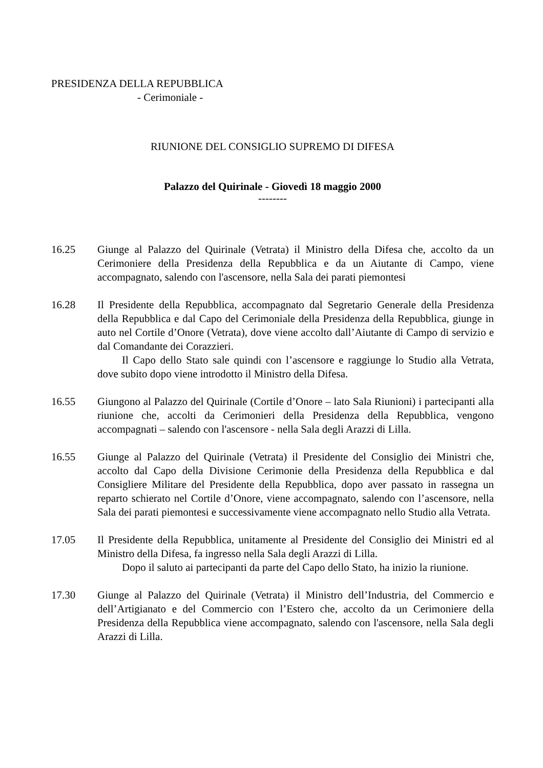PRESIDENZA DELLA REPUBBLICA
- Cerimoniale -
RIUNIONE DEL CONSIGLIO SUPREMO DI DIFESA
Palazzo del Quirinale - Giovedì 18 maggio 2000
--------
16.25 Giunge al Palazzo del Quirinale (Vetrata) il Ministro della Difesa che, accolto da un Cerimoniere della Presidenza della Repubblica e da un Aiutante di Campo, viene accompagnato, salendo con l'ascensore, nella Sala dei parati piemontesi
16.28 Il Presidente della Repubblica, accompagnato dal Segretario Generale della Presidenza della Repubblica e dal Capo del Cerimoniale della Presidenza della Repubblica, giunge in auto nel Cortile d’Onore (Vetrata), dove viene accolto dall’Aiutante di Campo di servizio e dal Comandante dei Corazzieri.
Il Capo dello Stato sale quindi con l’ascensore e raggiunge lo Studio alla Vetrata, dove subito dopo viene introdotto il Ministro della Difesa.
16.55 Giungono al Palazzo del Quirinale (Cortile d’Onore – lato Sala Riunioni) i partecipanti alla riunione che, accolti da Cerimonieri della Presidenza della Repubblica, vengono accompagnati – salendo con l'ascensore - nella Sala degli Arazzi di Lilla.
16.55 Giunge al Palazzo del Quirinale (Vetrata) il Presidente del Consiglio dei Ministri che, accolto dal Capo della Divisione Cerimonie della Presidenza della Repubblica e dal Consigliere Militare del Presidente della Repubblica, dopo aver passato in rassegna un reparto schierato nel Cortile d’Onore, viene accompagnato, salendo con l’ascensore, nella Sala dei parati piemontesi e successivamente viene accompagnato nello Studio alla Vetrata.
17.05 Il Presidente della Repubblica, unitamente al Presidente del Consiglio dei Ministri ed al Ministro della Difesa, fa ingresso nella Sala degli Arazzi di Lilla.
Dopo il saluto ai partecipanti da parte del Capo dello Stato, ha inizio la riunione.
17.30 Giunge al Palazzo del Quirinale (Vetrata) il Ministro dell’Industria, del Commercio e dell’Artigianato e del Commercio con l’Estero che, accolto da un Cerimoniere della Presidenza della Repubblica viene accompagnato, salendo con l'ascensore, nella Sala degli Arazzi di Lilla.